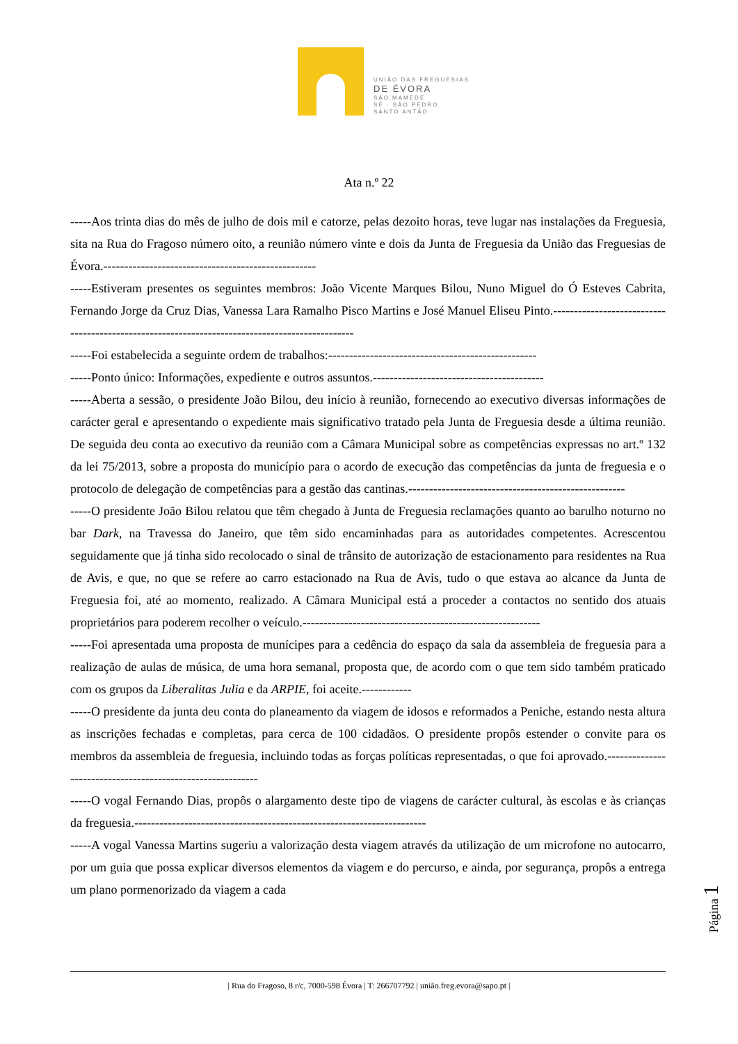UNIÃO DAS FREGUESIAS
DE ÉVORA
SÃO MAMEDE
SÉ · SÃO PEDRO
SANTO ANTÃO
Ata n.º 22
-----Aos trinta dias do mês de julho de dois mil e catorze, pelas dezoito horas, teve lugar nas instalações da Freguesia, sita na Rua do Fragoso número oito, a reunião número vinte e dois da Junta de Freguesia da União das Freguesias de Évora.---------------------------------------------------
-----Estiveram presentes os seguintes membros: João Vicente Marques Bilou, Nuno Miguel do Ó Esteves Cabrita, Fernando Jorge da Cruz Dias, Vanessa Lara Ramalho Pisco Martins e José Manuel Eliseu Pinto.-----------------------------------------------------------------------------------------------
-----Foi estabelecida a seguinte ordem de trabalhos:--------------------------------------------------
-----Ponto único: Informações, expediente e outros assuntos.-----------------------------------------
-----Aberta a sessão, o presidente João Bilou, deu início à reunião, fornecendo ao executivo diversas informações de carácter geral e apresentando o expediente mais significativo tratado pela Junta de Freguesia desde a última reunião. De seguida deu conta ao executivo da reunião com a Câmara Municipal sobre as competências expressas no art.º 132 da lei 75/2013, sobre a proposta do município para o acordo de execução das competências da junta de freguesia e o protocolo de delegação de competências para a gestão das cantinas.----------------------------------------------------
-----O presidente João Bilou relatou que têm chegado à Junta de Freguesia reclamações quanto ao barulho noturno no bar Dark, na Travessa do Janeiro, que têm sido encaminhadas para as autoridades competentes. Acrescentou seguidamente que já tinha sido recolocado o sinal de trânsito de autorização de estacionamento para residentes na Rua de Avis, e que, no que se refere ao carro estacionado na Rua de Avis, tudo o que estava ao alcance da Junta de Freguesia foi, até ao momento, realizado. A Câmara Municipal está a proceder a contactos no sentido dos atuais proprietários para poderem recolher o veículo.---------------------------------------------------------
-----Foi apresentada uma proposta de munícipes para a cedência do espaço da sala da assembleia de freguesia para a realização de aulas de música, de uma hora semanal, proposta que, de acordo com o que tem sido também praticado com os grupos da Liberalitas Julia e da ARPIE, foi aceite.------------
-----O presidente da junta deu conta do planeamento da viagem de idosos e reformados a Peniche, estando nesta altura as inscrições fechadas e completas, para cerca de 100 cidadãos. O presidente propôs estender o convite para os membros da assembleia de freguesia, incluindo todas as forças políticas representadas, o que foi aprovado.-----------------------------------------------------------
-----O vogal Fernando Dias, propôs o alargamento deste tipo de viagens de carácter cultural, às escolas e às crianças da freguesia.----------------------------------------------------------------------
-----A vogal Vanessa Martins sugeriu a valorização desta viagem através da utilização de um microfone no autocarro, por um guia que possa explicar diversos elementos da viagem e do percurso, e ainda, por segurança, propôs a entrega um plano pormenorizado da viagem a cada
Página 1
| Rua do Fragoso, 8 r/c, 7000-598 Évora | T: 266707792 | união.freg.evora@sapo.pt |